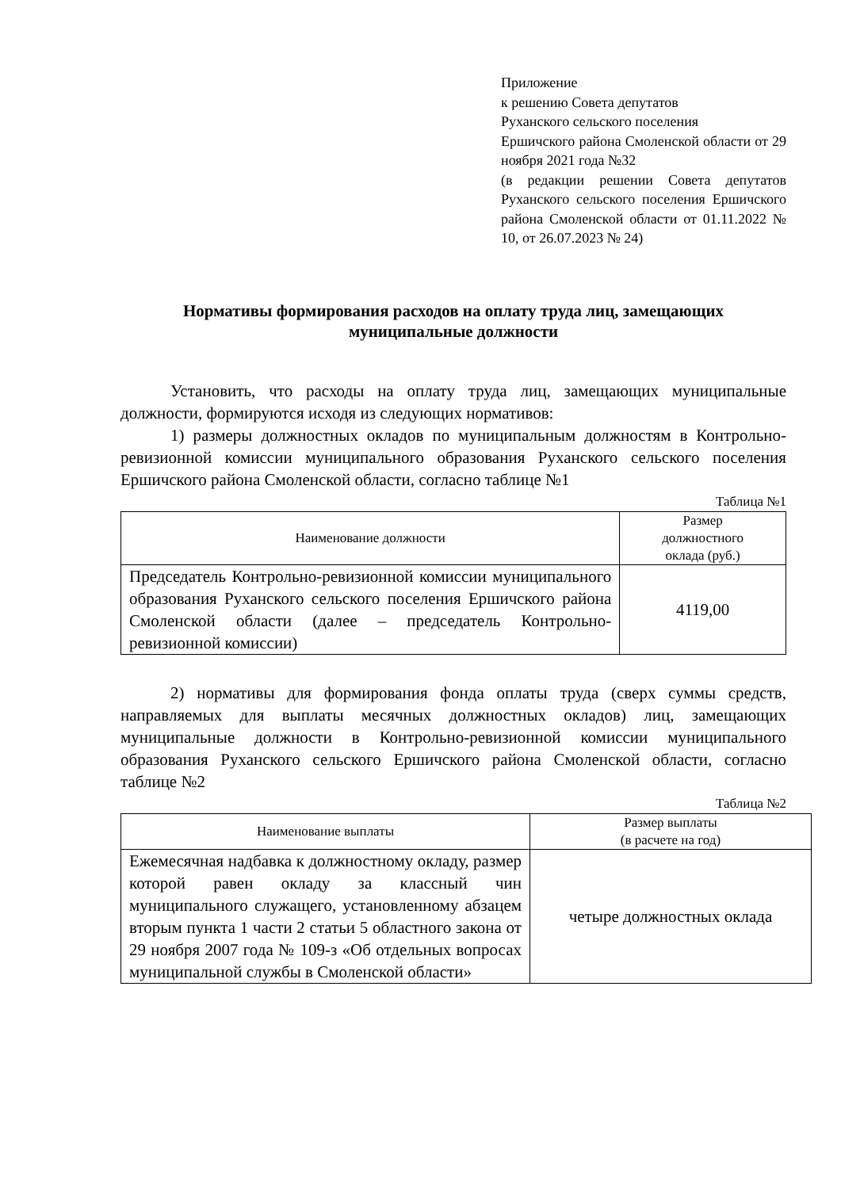Приложение
к решению Совета депутатов
Руханского сельского поселения
Ершичского района Смоленской области от 29 ноября 2021 года №32
(в редакции решении Совета депутатов Руханского сельского поселения Ершичского района Смоленской области от 01.11.2022 № 10, от 26.07.2023 № 24)
Нормативы формирования расходов на оплату труда лиц, замещающих муниципальные должности
Установить, что расходы на оплату труда лиц, замещающих муниципальные должности, формируются исходя из следующих нормативов:
1) размеры должностных окладов по муниципальным должностям в Контрольно-ревизионной комиссии муниципального образования Руханского сельского поселения Ершичского района Смоленской области, согласно таблице №1
Таблица №1
| Наименование должности | Размер должностного оклада (руб.) |
| --- | --- |
| Председатель Контрольно-ревизионной комиссии муниципального образования Руханского сельского поселения Ершичского района Смоленской области (далее – председатель Контрольно-ревизионной комиссии) | 4119,00 |
2) нормативы для формирования фонда оплаты труда (сверх суммы средств, направляемых для выплаты месячных должностных окладов) лиц, замещающих муниципальные должности в Контрольно-ревизионной комиссии муниципального образования Руханского сельского Ершичского района Смоленской области, согласно таблице №2
Таблица №2
| Наименование выплаты | Размер выплаты (в расчете на год) |
| --- | --- |
| Ежемесячная надбавка к должностному окладу, размер которой равен окладу за классный чин муниципального служащего, установленному абзацем вторым пункта 1 части 2 статьи 5 областного закона от 29 ноября 2007 года № 109-з «Об отдельных вопросах муниципальной службы в Смоленской области» | четыре должностных оклада |